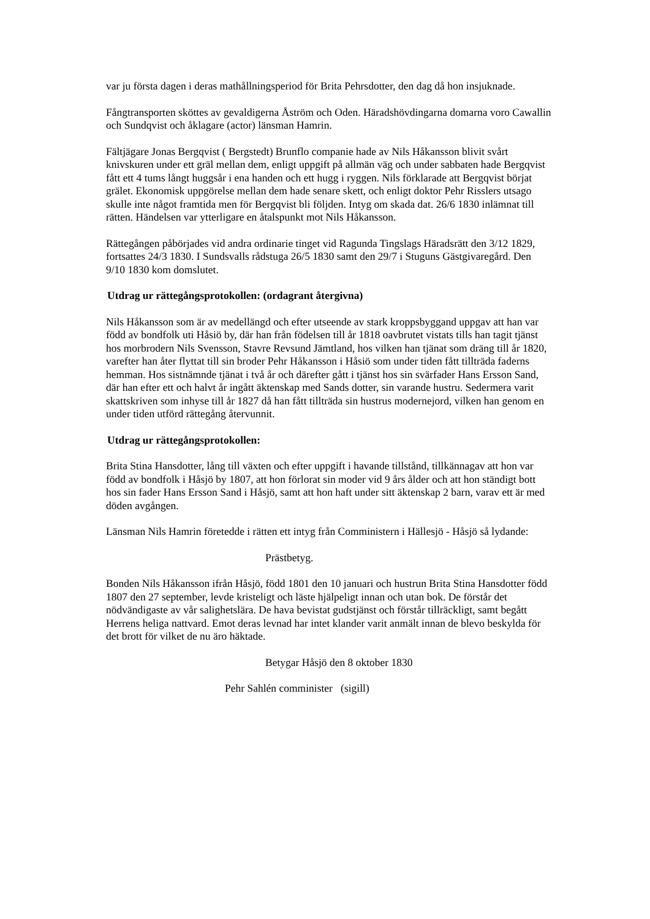var ju första dagen i deras mathållningsperiod för Brita Pehrsdotter, den dag då hon insjuknade.
Fångtransporten sköttes av gevaldigerna Åström och Oden. Häradshövdingarna domarna voro Cawallin och Sundqvist och åklagare (actor) länsman Hamrin.
Fältjägare Jonas Bergqvist ( Bergstedt) Brunflo companie hade av Nils Håkansson blivit svårt knivskuren under ett gräl mellan dem, enligt uppgift på allmän väg och under sabbaten hade Bergqvist fått ett 4 tums långt huggsår i ena handen och ett hugg i ryggen. Nils förklarade att Bergqvist börjat grälet. Ekonomisk uppgörelse mellan dem hade senare skett, och enligt doktor Pehr Risslers utsago skulle inte något framtida men för Bergqvist bli följden. Intyg om skada dat. 26/6 1830 inlämnat till rätten. Händelsen var ytterligare en åtalspunkt mot Nils Håkansson.
Rättegången påbörjades vid andra ordinarie tinget vid Ragunda Tingslags Häradsrätt den 3/12 1829, fortsattes 24/3 1830. I Sundsvalls rådstuga 26/5 1830 samt den 29/7 i Stuguns Gästgivaregård. Den 9/10 1830 kom domslutet.
Utdrag ur rättegångsprotokollen: (ordagrant återgivna)
Nils Håkansson som är av medellängd och efter utseende av stark kroppsbyggand uppgav att han var född av bondfolk uti Håsiö by, där han från födelsen till år 1818 oavbrutet vistats tills han tagit tjänst hos morbrodern Nils Svensson, Stavre Revsund Jämtland, hos vilken han tjänat som dräng till år 1820, varefter han åter flyttat till sin broder Pehr Håkansson i Håsiö som under tiden fått tillträda faderns hemman. Hos sistnämnde tjänat i två år och därefter gått i tjänst hos sin svärfader Hans Ersson Sand, där han efter ett och halvt år ingått äktenskap med Sands dotter, sin varande hustru. Sedermera varit skattskriven som inhyse till år 1827 då han fått tillträda sin hustrus modernejord, vilken han genom en under tiden utförd rättegång återvunnit.
Utdrag ur rättegångsprotokollen:
Brita Stina Hansdotter, lång till växten och efter uppgift i havande tillstånd, tillkännagav att hon var född av bondfolk i Håsjö by 1807, att hon förlorat sin moder vid 9 års ålder och att hon ständigt bott hos sin fader Hans Ersson Sand i Håsjö, samt att hon haft under sitt äktenskap 2 barn, varav ett är med döden avgången.
Länsman Nils Hamrin företedde i rätten ett intyg från Comministern i Hällesjö - Håsjö så lydande:
Prästbetyg.
Bonden Nils Håkansson ifrån Håsjö, född 1801 den 10 januari och hustrun Brita Stina Hansdotter född 1807 den 27 september, levde kristeligt och läste hjälpeligt innan och utan bok. De förstår det nödvändigaste av vår salighetslära. De hava bevistat gudstjänst och förstår tillräckligt, samt begått Herrens heliga nattvard. Emot deras levnad har intet klander varit anmält innan de blevo beskylda för det brott för vilket de nu äro häktade.
Betygar Håsjö den 8 oktober 1830
Pehr Sahlén comminister (sigill)